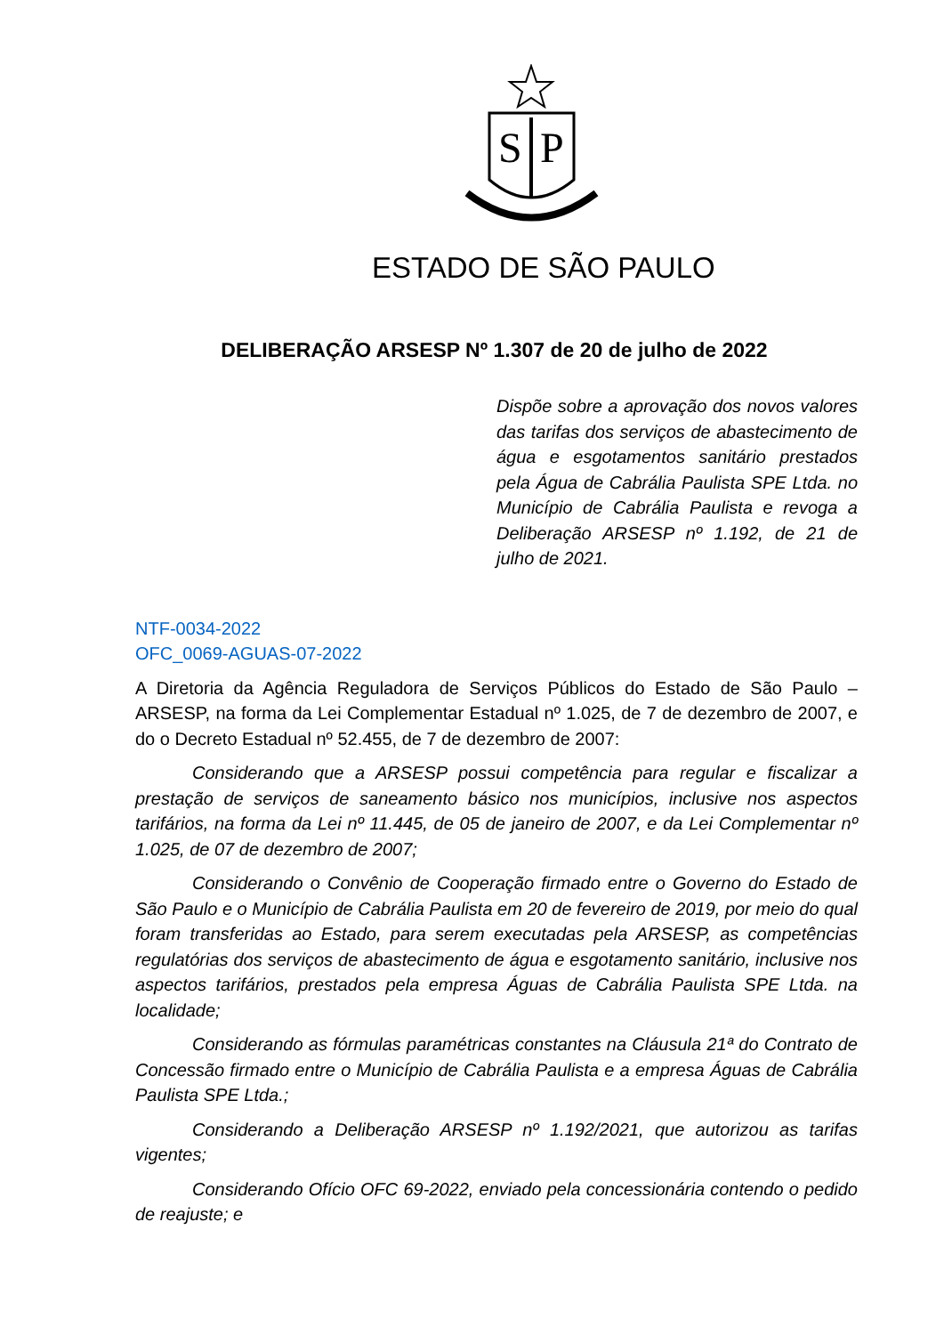S
P
ESTADO DE SÃO PAULO
DELIBERAÇÃO ARSESP Nº 1.307 de 20 de julho de 2022
Dispõe sobre a aprovação dos novos valores das tarifas dos serviços de abastecimento de água e esgotamentos sanitário prestados pela Água de Cabrália Paulista SPE Ltda. no Município de Cabrália Paulista e revoga a Deliberação ARSESP nº 1.192, de 21 de julho de 2021.
NTF-0034-2022
OFC_0069-AGUAS-07-2022
A Diretoria da Agência Reguladora de Serviços Públicos do Estado de São Paulo – ARSESP, na forma da Lei Complementar Estadual nº 1.025, de 7 de dezembro de 2007, e do o Decreto Estadual nº 52.455, de 7 de dezembro de 2007:
Considerando que a ARSESP possui competência para regular e fiscalizar a prestação de serviços de saneamento básico nos municípios, inclusive nos aspectos tarifários, na forma da Lei nº 11.445, de 05 de janeiro de 2007, e da Lei Complementar nº 1.025, de 07 de dezembro de 2007;
Considerando o Convênio de Cooperação firmado entre o Governo do Estado de São Paulo e o Município de Cabrália Paulista em 20 de fevereiro de 2019, por meio do qual foram transferidas ao Estado, para serem executadas pela ARSESP, as competências regulatórias dos serviços de abastecimento de água e esgotamento sanitário, inclusive nos aspectos tarifários, prestados pela empresa Águas de Cabrália Paulista SPE Ltda. na localidade;
Considerando as fórmulas paramétricas constantes na Cláusula 21ª do Contrato de Concessão firmado entre o Município de Cabrália Paulista e a empresa Águas de Cabrália Paulista SPE Ltda.;
Considerando a Deliberação ARSESP nº 1.192/2021, que autorizou as tarifas vigentes;
Considerando Ofício OFC 69-2022, enviado pela concessionária contendo o pedido de reajuste; e